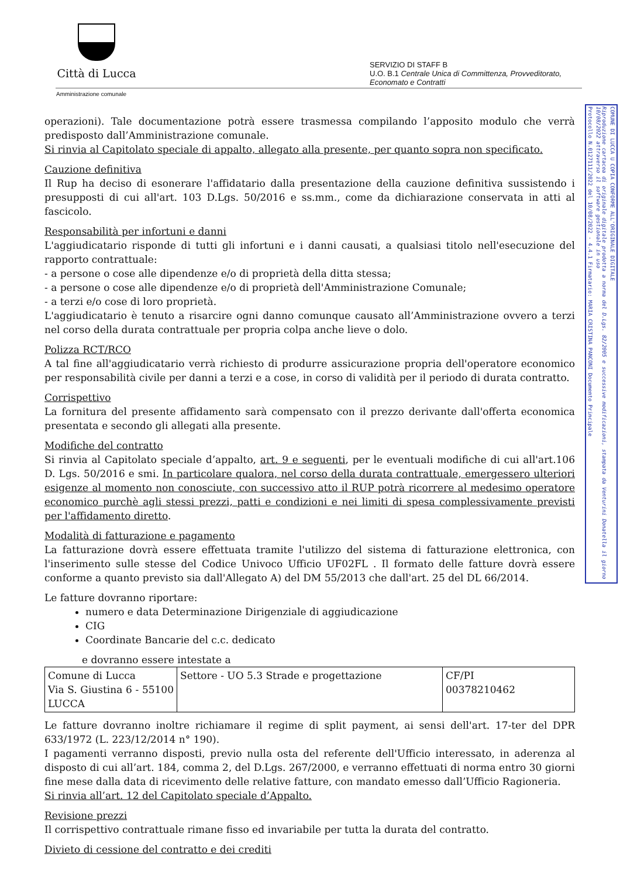Città di Lucca
Amministrazione comunale
SERVIZIO DI STAFF B
U.O. B.1 Centrale Unica di Committenza, Provveditorato,
Economato e Contratti
Protocollo N.0127111/2022 del 10/08/2022 - 4.4.1 Firmatario: MARIA CRISTINA PANCONI Documento Principale
Riproduzione cartacea di originale digitale prodotta a norma del D.Lgs. 82/2005 e successive modificazioni, stampata da Venturini Donatella il giorno 10/08/2022 attraverso il software gestionale in uso
COMUNE DI LUCCA U COPIA CONFORME ALL'ORIGINALE DIGITALE
operazioni). Tale documentazione potrà essere trasmessa compilando l’apposito modulo che verrà predisposto dall’Amministrazione comunale.
Si rinvia al Capitolato speciale di appalto, allegato alla presente, per quanto sopra non specificato.
Cauzione definitiva
Il Rup ha deciso di esonerare l'affidatario dalla presentazione della cauzione definitiva sussistendo i presupposti di cui all'art. 103 D.Lgs. 50/2016 e ss.mm., come da dichiarazione conservata in atti al fascicolo.
Responsabilità per infortuni e danni
L'aggiudicatario risponde di tutti gli infortuni e i danni causati, a qualsiasi titolo nell'esecuzione del rapporto contrattuale:
- a persone o cose alle dipendenze e/o di proprietà della ditta stessa;
- a persone o cose alle dipendenze e/o di proprietà dell'Amministrazione Comunale;
- a terzi e/o cose di loro proprietà.
L'aggiudicatario è tenuto a risarcire ogni danno comunque causato all’Amministrazione ovvero a terzi nel corso della durata contrattuale per propria colpa anche lieve o dolo.
Polizza RCT/RCO
A tal fine all'aggiudicatario verrà richiesto di produrre assicurazione propria dell'operatore economico per responsabilità civile per danni a terzi e a cose, in corso di validità per il periodo di durata contratto.
Corrispettivo
La fornitura del presente affidamento sarà compensato con il prezzo derivante dall'offerta economica presentata e secondo gli allegati alla presente.
Modifiche del contratto
Si rinvia al Capitolato speciale d’appalto, art. 9 e seguenti, per le eventuali modifiche di cui all'art.106 D. Lgs. 50/2016 e smi. In particolare qualora, nel corso della durata contrattuale, emergessero ulteriori esigenze al momento non conosciute, con successivo atto il RUP potrà ricorrere al medesimo operatore economico purchè agli stessi prezzi, patti e condizioni e nei limiti di spesa complessivamente previsti per l'affidamento diretto.
Modalità di fatturazione e pagamento
La fatturazione dovrà essere effettuata tramite l'utilizzo del sistema di fatturazione elettronica, con l'inserimento sulle stesse del Codice Univoco Ufficio UF02FL . Il formato delle fatture dovrà essere conforme a quanto previsto sia dall'Allegato A) del DM 55/2013 che dall'art. 25 del DL 66/2014.
Le fatture dovranno riportare:
numero e data Determinazione Dirigenziale di aggiudicazione
CIG
Coordinate Bancarie del c.c. dedicato
e dovranno essere intestate a
| Comune di Lucca Via S. Giustina 6 - 55100 LUCCA | Settore - UO 5.3 Strade e progettazione | CF/PI 00378210462 |
Le fatture dovranno inoltre richiamare il regime di split payment, ai sensi dell'art. 17-ter del DPR 633/1972 (L. 223/12/2014 n° 190).
I pagamenti verranno disposti, previo nulla osta del referente dell'Ufficio interessato, in aderenza al disposto di cui all’art. 184, comma 2, del D.Lgs. 267/2000, e verranno effettuati di norma entro 30 giorni fine mese dalla data di ricevimento delle relative fatture, con mandato emesso dall’Ufficio Ragioneria.
Si rinvia all’art. 12 del Capitolato speciale d’Appalto.
Revisione prezzi
Il corrispettivo contrattuale rimane fisso ed invariabile per tutta la durata del contratto.
Divieto di cessione del contratto e dei crediti